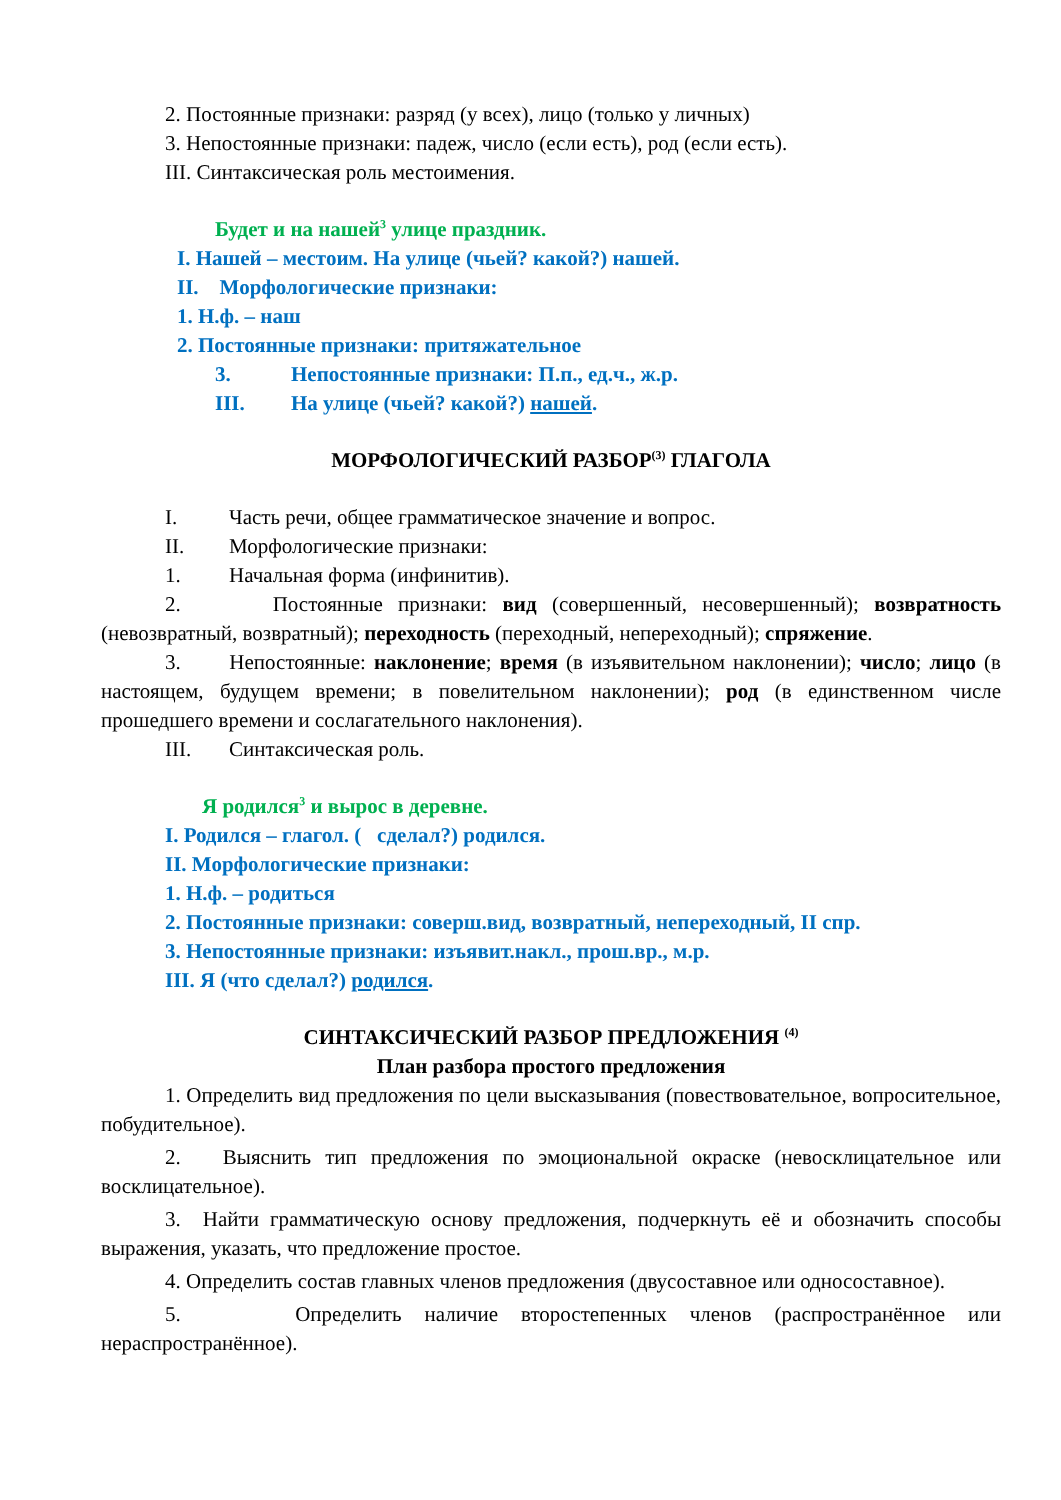2. Постоянные признаки: разряд (у всех), лицо (только у личных)
3. Непостоянные признаки: падеж, число (если есть), род (если есть).
III. Синтаксическая роль местоимения.
Будет и на нашей<sup>3</sup> улице праздник.
I. Нашей – местоим. На улице (чьей? какой?) нашей.
II. Морфологические признаки:
1. Н.ф. – наш
2. Постоянные признаки: притяжательное
3. Непостоянные признаки: П.п., ед.ч., ж.р.
III. На улице (чьей? какой?) нашей.
МОРФОЛОГИЧЕСКИЙ РАЗБОР<sup>(3)</sup> ГЛАГОЛА
I. Часть речи, общее грамматическое значение и вопрос.
II. Морфологические признаки:
1. Начальная форма (инфинитив).
2. Постоянные признаки: вид (совершенный, несовершенный); возвратность (невозвратный, возвратный); переходность (переходный, непереходный); спряжение.
3. Непостоянные: наклонение; время (в изъявительном наклонении); число; лицо (в настоящем, будущем времени; в повелительном наклонении); род (в единственном числе прошедшего времени и сослагательного наклонения).
III. Синтаксическая роль.
Я родился<sup>3</sup> и вырос в деревне.
I. Родился – глагол. ( сделал?) родился.
II. Морфологические признаки:
1. Н.ф. – родиться
2. Постоянные признаки: соверш.вид, возвратный, непереходный, II спр.
3. Непостоянные признаки: изъявит.накл., прош.вр., м.р.
III. Я (что сделал?) родился.
СИНТАКСИЧЕСКИЙ РАЗБОР ПРЕДЛОЖЕНИЯ <sup>(4)</sup>
План разбора простого предложения
1. Определить вид предложения по цели высказывания (повествовательное, вопросительное, побудительное).
2. Выяснить тип предложения по эмоциональной окраске (невосклицательное или восклицательное).
3. Найти грамматическую основу предложения, подчеркнуть её и обозначить способы выражения, указать, что предложение простое.
4. Определить состав главных членов предложения (двусоставное или односоставное).
5. Определить наличие второстепенных членов (распространённое или нераспространённое).